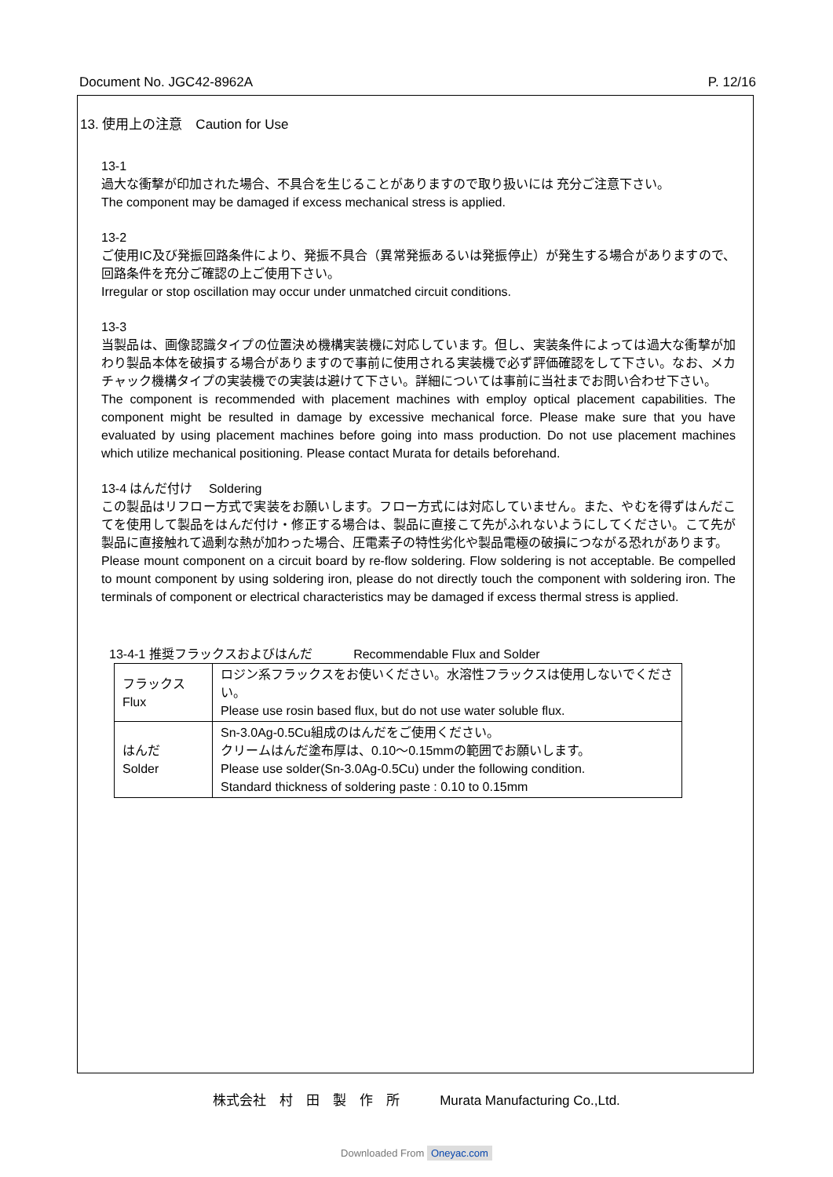Document No. JGC42-8962A P. 12/16
13. 使用上の注意　Caution for Use
13-1
過大な衝撃が印加された場合、不具合を生じることがありますので取り扱いには 充分ご注意下さい。
The component may be damaged if excess mechanical stress is applied.
13-2
ご使用IC及び発振回路条件により、発振不具合（異常発振あるいは発振停止）が発生する場合がありますので、回路条件を充分ご確認の上ご使用下さい。
Irregular or stop oscillation may occur under unmatched circuit conditions.
13-3
当製品は、画像認識タイプの位置決め機構実装機に対応しています。但し、実装条件によっては過大な衝撃が加わり製品本体を破損する場合がありますので事前に使用される実装機で必ず評価確認をして下さい。なお、メカチャック機構タイプの実装機での実装は避けて下さい。詳細については事前に当社までお問い合わせ下さい。
The component is recommended with placement machines with employ optical placement capabilities. The component might be resulted in damage by excessive mechanical force. Please make sure that you have evaluated by using placement machines before going into mass production. Do not use placement machines which utilize mechanical positioning. Please contact Murata for details beforehand.
13-4 はんだ付け　 Soldering
この製品はリフロー方式で実装をお願いします。フロー方式には対応していません。また、やむを得ずはんだこてを使用して製品をはんだ付け・修正する場合は、製品に直接こて先がふれないようにしてください。こて先が製品に直接触れて過剰な熱が加わった場合、圧電素子の特性劣化や製品電極の破損につながる恐れがあります。
Please mount component on a circuit board by re-flow soldering. Flow soldering is not acceptable. Be compelled to mount component by using soldering iron, please do not directly touch the component with soldering iron. The terminals of component or electrical characteristics may be damaged if excess thermal stress is applied.
13-4-1 推奨フラックスおよびはんだ　　　 Recommendable Flux and Solder
| フラックス Flux | ロジン系フラックスをお使いください。水溶性フラックスは使用しないでください。 Please use rosin based flux, but do not use water soluble flux. |
| はんだ Solder | Sn-3.0Ag-0.5Cu組成のはんだをご使用ください。 クリームはんだ塗布厚は、0.10～0.15mmの範囲でお願いします。 Please use solder(Sn-3.0Ag-0.5Cu) under the following condition. Standard thickness of soldering paste : 0.10 to 0.15mm |
株式会社　村　田　製　作　所　　　Murata Manufacturing Co.,Ltd.
Downloaded From Oneyac.com